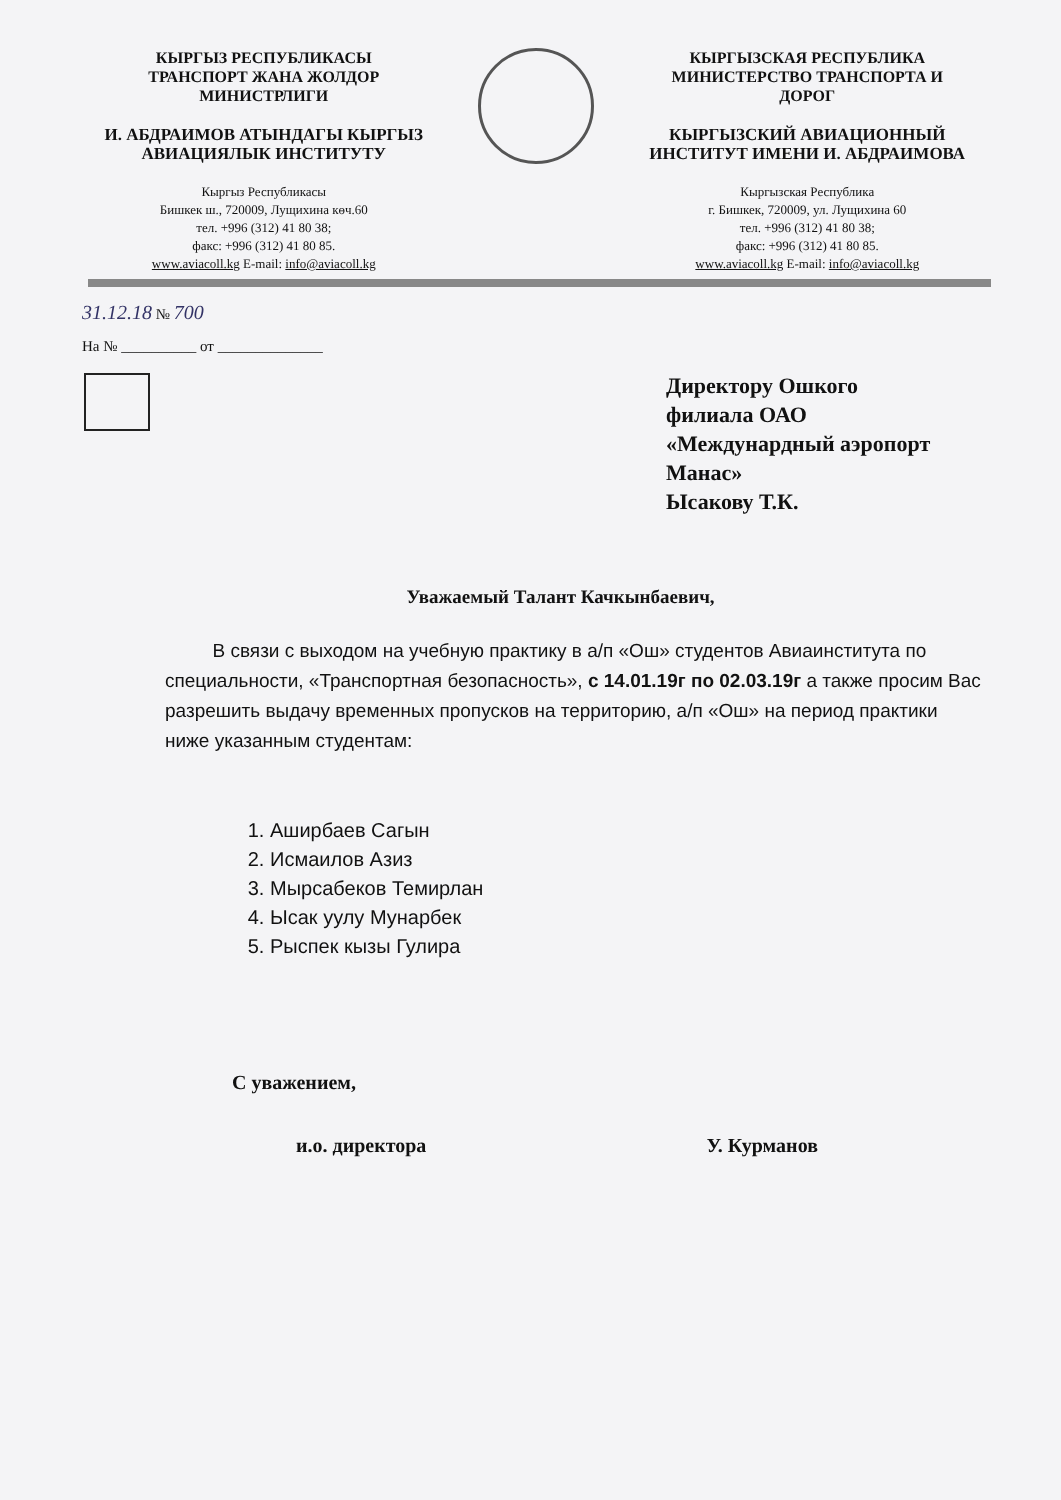КЫРГЫЗ РЕСПУБЛИКАСЫ
ТРАНСПОРТ ЖАНА ЖОЛДОР
МИНИСТРЛИГИ
И. АБДРАИМОВ АТЫНДАГЫ КЫРГЫЗ
АВИАЦИЯЛЫК ИНСТИТУТУ
Кыргыз Республикасы
Бишкек ш., 720009, Лущихина көч.60
тел. +996 (312) 41 80 38;
факс: +996 (312) 41 80 85.
www.aviacoll.kg E-mail: info@aviacoll.kg
КЫРГЫЗСКАЯ РЕСПУБЛИКА
МИНИСТЕРСТВО ТРАНСПОРТА И
ДОРОГ
КЫРГЫЗСКИЙ АВИАЦИОННЫЙ
ИНСТИТУТ ИМЕНИ И. АБДРАИМОВА
Кыргызская Республика
г. Бишкек, 720009, ул. Лущихина 60
тел. +996 (312) 41 80 38;
факс: +996 (312) 41 80 85.
www.aviacoll.kg E-mail: info@aviacoll.kg
31.12.18 № 700
На № __________ от ______________
Директору Ошкого
филиала ОАО
«Междунардный аэропорт
Манас»
Ысакову Т.К.
Уважаемый Талант Качкынбаевич,
В связи с выходом на учебную практику в а/п «Ош» студентов Авиаинститута по специальности, «Транспортная безопасность», с 14.01.19г по 02.03.19г а также просим Вас разрешить выдачу временных пропусков на территорию, а/п «Ош» на период практики ниже указанным студентам:
1. Аширбаев Сагын
2. Исмаилов Азиз
3. Мырсабеков Темирлан
4. Ысак уулу Мунарбек
5. Рыспек кызы Гулира
С уважением,
и.о. директора У. Курманов